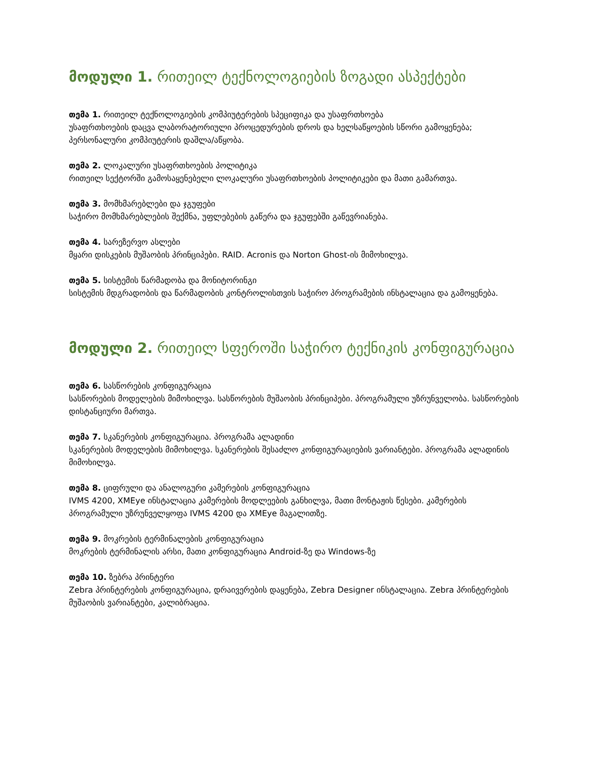მოდული 1. რითეილ ტექნოლოგიების ზოგადი ასპექტები
თემა 1. რითეილ ტექნოლოგიების კომპიუტერების სპეციფიკა და უსაფრთხოება
უსაფრთხოების დაცვა ლაბორატორიული პროცედურების დროს და ხელსაწყოების სწორი გამოყენება;
პერსონალური კომპიუტერის დაშლა/აწყობა.
თემა 2. ლოკალური უსაფრთხოების პოლიტიკა
რითეილ სექტორში გამოსაყენებელი ლოკალური უსაფრთხოების პოლიტიკები და მათი გამართვა.
თემა 3. მომხმარებლები და ჯგუფები
საჭირო მომხმარებლების შექმნა, უფლებების გაწერა და ჯგუფებში გაწევრიანება.
თემა 4. სარეზერვო ასლები
მყარი დისკების მუშაობის პრინციპები. RAID. Acronis და Norton Ghost-ის მიმოხილვა.
თემა 5. სისტემის წარმადობა და მონიტორინგი
სისტემის მდგრადობის და წარმადობის კონტროლისთვის საჭირო პროგრამების ინსტალაცია და გამოყენება.
მოდული 2. რითეილ სფეროში საჭირო ტექნიკის კონფიგურაცია
თემა 6. სასწორების კონფიგურაცია
სასწორების მოდელების მიმოხილვა. სასწორების მუშაობის პრინციპები. პროგრამული უზრუნველობა. სასწორების დისტანციური მართვა.
თემა 7. სკანერების კონფიგურაცია. პროგრამა ალადინი
სკანერების მოდელების მიმოხილვა. სკანერების შესაძლო კონფიგურაციების ვარიანტები. პროგრამა ალადინის მიმოხილვა.
თემა 8. ციფრული და ანალოგური კამერების კონფიგურაცია
IVMS 4200, XMEye ინსტალაცია კამერების მოდლეების განხილვა, მათი მონტაჟის წესები. კამერების პროგრამული უზრუნველყოფა IVMS 4200 და XMEye მაგალითზე.
თემა 9. მოკრების ტერმინალების კონფიგურაცია
მოკრების ტერმინალის არსი, მათი კონფიგურაცია Android-ზე და Windows-ზე
თემა 10. ზებრა პრინტერი
Zebra პრინტერების კონფიგურაცია, დრაივერების დაყენება, Zebra Designer ინსტალაცია. Zebra პრინტერების მუშაობის ვარიანტები, კალიბრაცია.